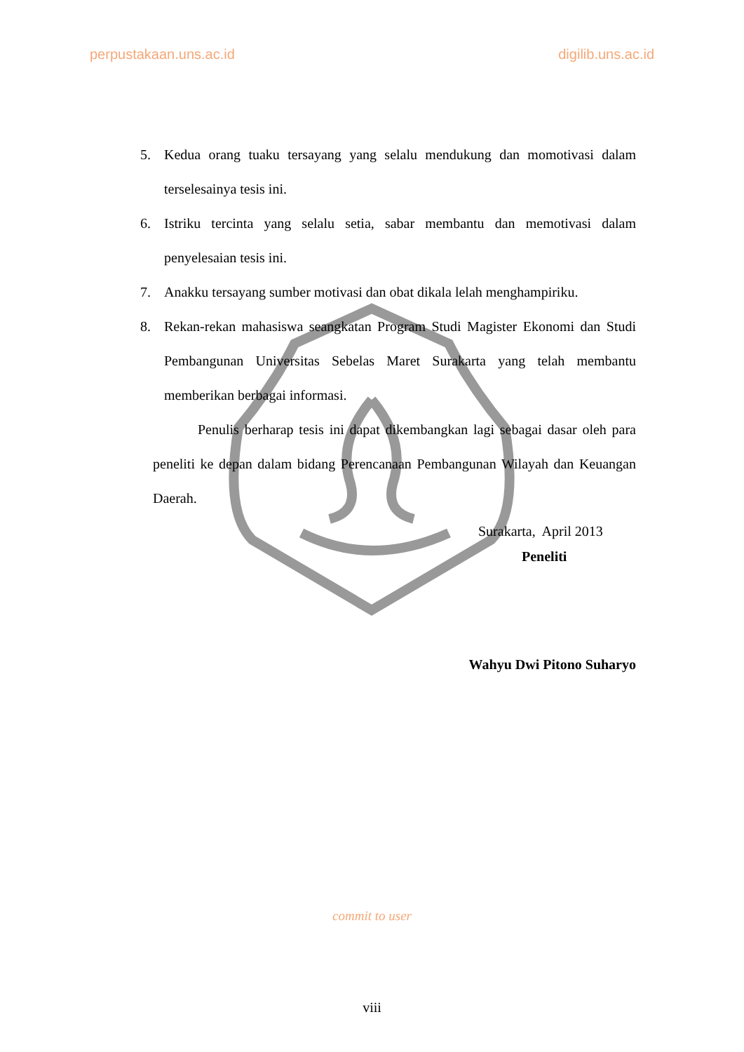perpustakaan.uns.ac.id digilib.uns.ac.id
5. Kedua orang tuaku tersayang yang selalu mendukung dan momotivasi dalam terselesainya tesis ini.
6. Istriku tercinta yang selalu setia, sabar membantu dan memotivasi dalam penyelesaian tesis ini.
7. Anakku tersayang sumber motivasi dan obat dikala lelah menghampiriku.
8. Rekan-rekan mahasiswa seangkatan Program Studi Magister Ekonomi dan Studi Pembangunan Universitas Sebelas Maret Surakarta yang telah membantu memberikan berbagai informasi.
Penulis berharap tesis ini dapat dikembangkan lagi sebagai dasar oleh para peneliti ke depan dalam bidang Perencanaan Pembangunan Wilayah dan Keuangan Daerah.
Surakarta, April 2013
Peneliti
Wahyu Dwi Pitono Suharyo
commit to user
viii